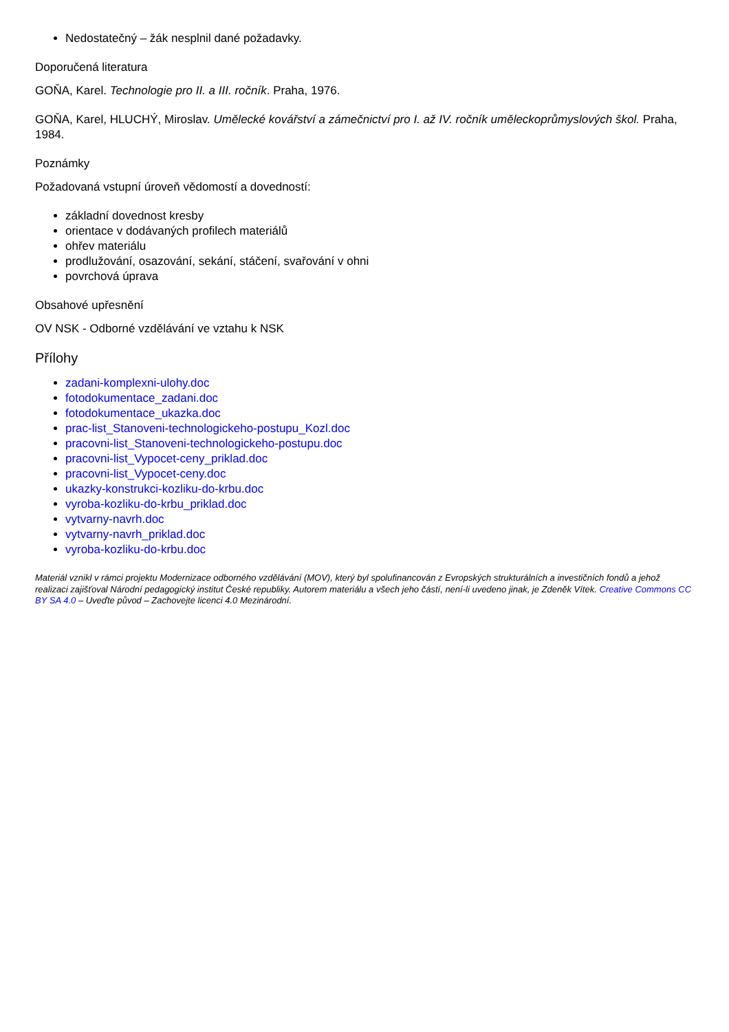Nedostatečný – žák nesplnil dané požadavky.
Doporučená literatura
GOŇA, Karel. Technologie pro II. a III. ročník. Praha, 1976.
GOŇA, Karel, HLUCHÝ, Miroslav. Umělecké kovářství a zámečnictví pro I. až IV. ročník uměleckoprůmyslových škol. Praha, 1984.
Poznámky
Požadovaná vstupní úroveň vědomostí a dovedností:
základní dovednost kresby
orientace v dodávaných profilech materiálů
ohřev materiálu
prodlužování, osazování, sekání, stáčení, svařování v ohni
povrchová úprava
Obsahové upřesnění
OV NSK - Odborné vzdělávání ve vztahu k NSK
Přílohy
zadani-komplexni-ulohy.doc
fotodokumentace_zadani.doc
fotodokumentace_ukazka.doc
prac-list_Stanoveni-technologickeho-postupu_Kozl.doc
pracovni-list_Stanoveni-technologickeho-postupu.doc
pracovni-list_Vypocet-ceny_priklad.doc
pracovni-list_Vypocet-ceny.doc
ukazky-konstrukci-kozliku-do-krbu.doc
vyroba-kozliku-do-krbu_priklad.doc
vytvarny-navrh.doc
vytvarny-navrh_priklad.doc
vyroba-kozliku-do-krbu.doc
Materiál vznikl v rámci projektu Modernizace odborného vzdělávání (MOV), který byl spolufinancován z Evropských strukturálních a investičních fondů a jehož realizaci zajišťoval Národní pedagogický institut České republiky. Autorem materiálu a všech jeho částí, není-li uvedeno jinak, je Zdeněk Vítek. Creative Commons CC BY SA 4.0 – Uveďte původ – Zachovejte licenci 4.0 Mezinárodní.